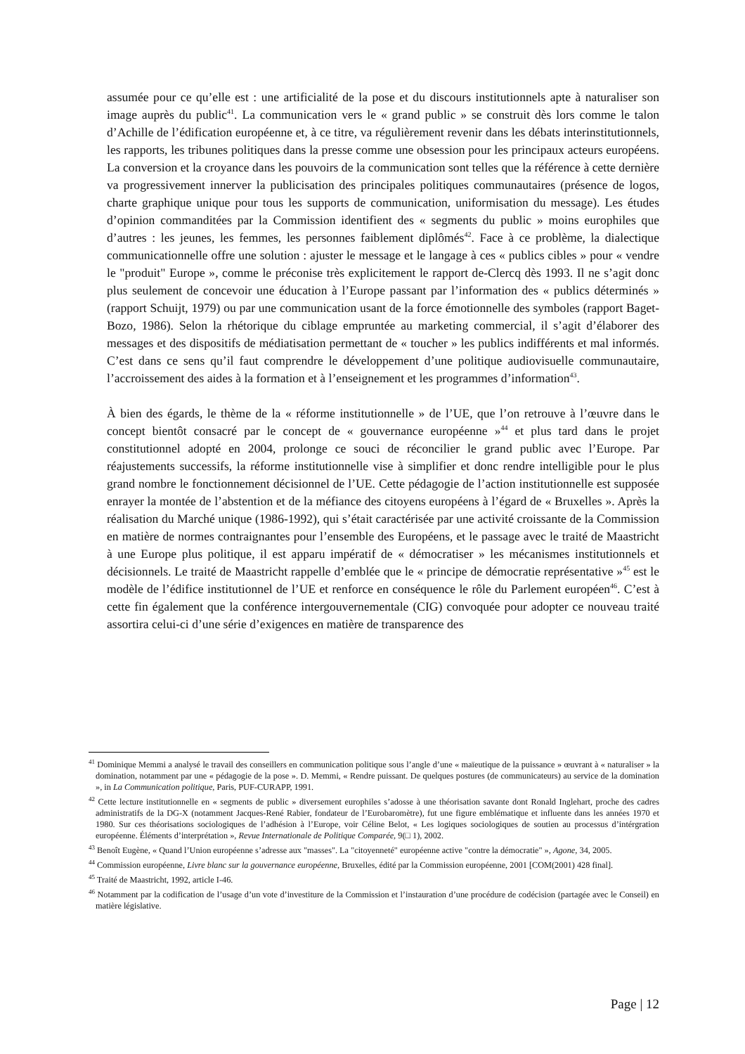assumée pour ce qu’elle est : une artificialité de la pose et du discours institutionnels apte à naturaliser son image auprès du public<sup>41</sup>. La communication vers le « grand public » se construit dès lors comme le talon d’Achille de l’édification européenne et, à ce titre, va régulièrement revenir dans les débats interinstitutionnels, les rapports, les tribunes politiques dans la presse comme une obsession pour les principaux acteurs européens. La conversion et la croyance dans les pouvoirs de la communication sont telles que la référence à cette dernière va progressivement innerver la publicisation des principales politiques communautaires (présence de logos, charte graphique unique pour tous les supports de communication, uniformisation du message). Les études d’opinion commanditées par la Commission identifient des « segments du public » moins europhiles que d’autres : les jeunes, les femmes, les personnes faiblement diplômés<sup>42</sup>. Face à ce problème, la dialectique communicationnelle offre une solution : ajuster le message et le langage à ces « publics cibles » pour « vendre le "produit" Europe », comme le préconise très explicitement le rapport de-Clercq dès 1993. Il ne s’agit donc plus seulement de concevoir une éducation à l’Europe passant par l’information des « publics déterminés » (rapport Schuijt, 1979) ou par une communication usant de la force émotionnelle des symboles (rapport Baget-Bozo, 1986). Selon la rhétorique du ciblage empruntée au marketing commercial, il s’agit d’élaborer des messages et des dispositifs de médiatisation permettant de « toucher » les publics indifférents et mal informés. C’est dans ce sens qu’il faut comprendre le développement d’une politique audiovisuelle communautaire, l’accroissement des aides à la formation et à l’enseignement et les programmes d’information<sup>43</sup>.
À bien des égards, le thème de la « réforme institutionnelle » de l’UE, que l’on retrouve à l’œuvre dans le concept bientôt consacré par le concept de « gouvernance européenne »<sup>44</sup> et plus tard dans le projet constitutionnel adopté en 2004, prolonge ce souci de réconcilier le grand public avec l’Europe. Par réajustements successifs, la réforme institutionnelle vise à simplifier et donc rendre intelligible pour le plus grand nombre le fonctionnement décisionnel de l’UE. Cette pédagogie de l’action institutionnelle est supposée enrayer la montée de l’abstention et de la méfiance des citoyens européens à l’égard de « Bruxelles ». Après la réalisation du Marché unique (1986-1992), qui s’était caractérisée par une activité croissante de la Commission en matière de normes contraignantes pour l’ensemble des Européens, et le passage avec le traité de Maastricht à une Europe plus politique, il est apparu impératif de « démocratiser » les mécanismes institutionnels et décisionnels. Le traité de Maastricht rappelle d’emblée que le « principe de démocratie représentative »<sup>45</sup> est le modèle de l’édifice institutionnel de l’UE et renforce en conséquence le rôle du Parlement européen<sup>46</sup>. C’est à cette fin également que la conférence intergouvernementale (CIG) convoquée pour adopter ce nouveau traité assortira celui-ci d’une série d’exigences en matière de transparence des
<sup>41</sup> Dominique Memmi a analysé le travail des conseillers en communication politique sous l’angle d’une « maïeutique de la puissance » œuvrant à « naturaliser » la domination, notamment par une « pédagogie de la pose ». D. Memmi, « Rendre puissant. De quelques postures (de communicateurs) au service de la domination », in La Communication politique, Paris, PUF-CURAPP, 1991.
<sup>42</sup> Cette lecture institutionnelle en « segments de public » diversement europhiles s’adosse à une théorisation savante dont Ronald Inglehart, proche des cadres administratifs de la DG-X (notamment Jacques-René Rabier, fondateur de l’Eurobaromètre), fut une figure emblématique et influente dans les années 1970 et 1980. Sur ces théorisations sociologiques de l’adhésion à l’Europe, voir Céline Belot, « Les logiques sociologiques de soutien au processus d’intérgration européenne. Éléments d’interprétation », Revue Internationale de Politique Comparée, 9(□ 1), 2002.
<sup>43</sup> Benoît Eugène, « Quand l’Union européenne s’adresse aux "masses". La "citoyenneté" européenne active "contre la démocratie" », Agone, 34, 2005.
<sup>44</sup> Commission européenne, Livre blanc sur la gouvernance européenne, Bruxelles, édité par la Commission européenne, 2001 [COM(2001) 428 final].
<sup>45</sup> Traité de Maastricht, 1992, article I-46.
<sup>46</sup> Notamment par la codification de l’usage d’un vote d’investiture de la Commission et l’instauration d’une procédure de codécision (partagée avec le Conseil) en matière législative.
Page | 12